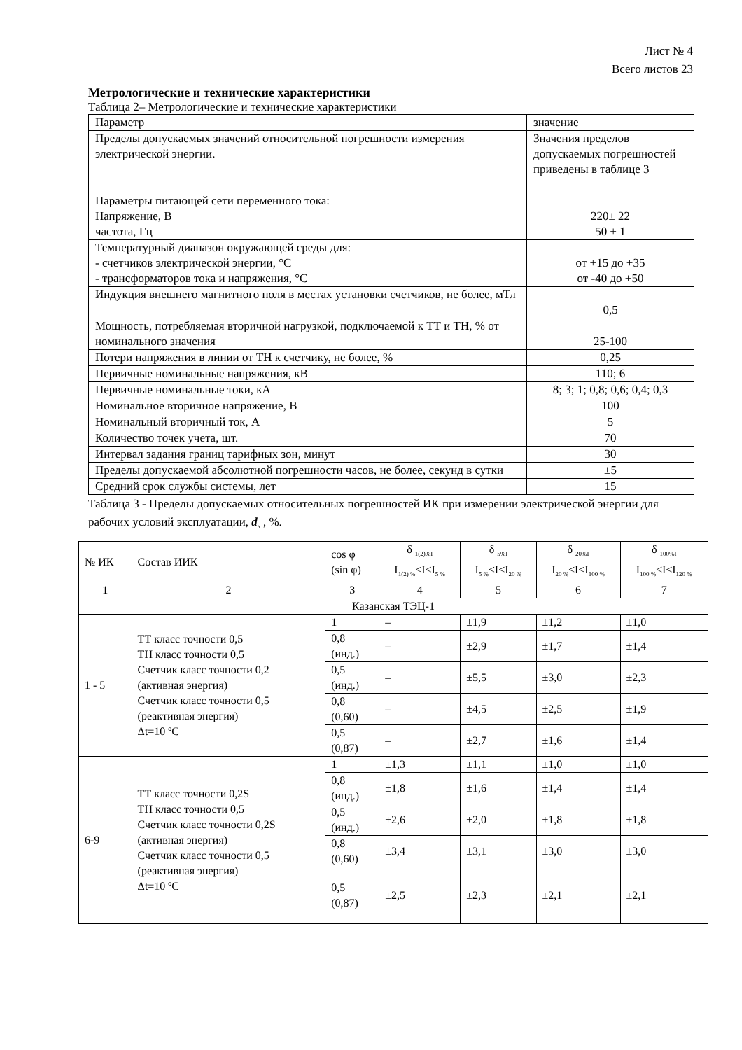Лист № 4
Всего листов 23
Метрологические и технические характеристики
Таблица 2– Метрологические и технические характеристики
| Параметр | значение |
| Пределы допускаемых значений относительной погрешности измерения электрической энергии. | Значения пределов допускаемых погрешностей приведены в таблице 3 |
| Параметры питающей сети переменного тока: Напряжение, В частота, Гц | 220± 22 50 ± 1 |
| Температурный диапазон окружающей среды для: - счетчиков электрической энергии, °С - трансформаторов тока и напряжения, °С | от +15 до +35 от -40 до +50 |
| Индукция внешнего магнитного поля в местах установки счетчиков, не более, мТл | 0,5 |
| Мощность, потребляемая вторичной нагрузкой, подключаемой к ТТ и ТН, % от номинального значения | 25-100 |
| Потери напряжения в линии от ТН к счетчику, не более, % | 0,25 |
| Первичные номинальные напряжения, кВ | 110; 6 |
| Первичные номинальные токи, кА | 8; 3; 1; 0,8; 0,6; 0,4; 0,3 |
| Номинальное вторичное напряжение, В | 100 |
| Номинальный вторичный ток, А | 5 |
| Количество точек учета, шт. | 70 |
| Интервал задания границ тарифных зон, минут | 30 |
| Пределы допускаемой абсолютной погрешности часов, не более, секунд в сутки | ±5 |
| Средний срок службы системы, лет | 15 |
Таблица 3 - Пределы допускаемых относительных погрешностей ИК при измерении электрической энергии для рабочих условий эксплуатации, d<sub>э</sub> , %.
| № ИК | Состав ИИК | cos φ (sin φ) | δ <sub>1(2)%I</sub> I<sub>1(2) %</sub>≤I<I<sub>5 %</sub> | δ <sub>5%I</sub> I<sub>5 %</sub>≤I<I<sub>20 %</sub> | δ <sub>20%I</sub> I<sub>20 %</sub>≤I<I<sub>100 %</sub> | δ <sub>100%I</sub> I<sub>100 %</sub>≤I≤I<sub>120 %</sub> |
| 1 | 2 | 3 | 4 | 5 | 6 | 7 |
| Казанская ТЭЦ-1 | | | | | | |
| 1 - 5 | ТТ класс точности 0,5 ТН класс точности 0,5 Счетчик класс точности 0,2 (активная энергия) Счетчик класс точности 0,5 (реактивная энергия) Δt=10 ºС | 1 | – | ±1,9 | ±1,2 | ±1,0 |
| | | 0,8 (инд.) | – | ±2,9 | ±1,7 | ±1,4 |
| | | 0,5 (инд.) | – | ±5,5 | ±3,0 | ±2,3 |
| | | 0,8 (0,60) | – | ±4,5 | ±2,5 | ±1,9 |
| | | 0,5 (0,87) | – | ±2,7 | ±1,6 | ±1,4 |
| 6-9 | ТТ класс точности 0,2S ТН класс точности 0,5 Счетчик класс точности 0,2S (активная энергия) Счетчик класс точности 0,5 (реактивная энергия) Δt=10 ºС | 1 | ±1,3 | ±1,1 | ±1,0 | ±1,0 |
| | | 0,8 (инд.) | ±1,8 | ±1,6 | ±1,4 | ±1,4 |
| | | 0,5 (инд.) | ±2,6 | ±2,0 | ±1,8 | ±1,8 |
| | | 0,8 (0,60) | ±3,4 | ±3,1 | ±3,0 | ±3,0 |
| | | 0,5 (0,87) | ±2,5 | ±2,3 | ±2,1 | ±2,1 |